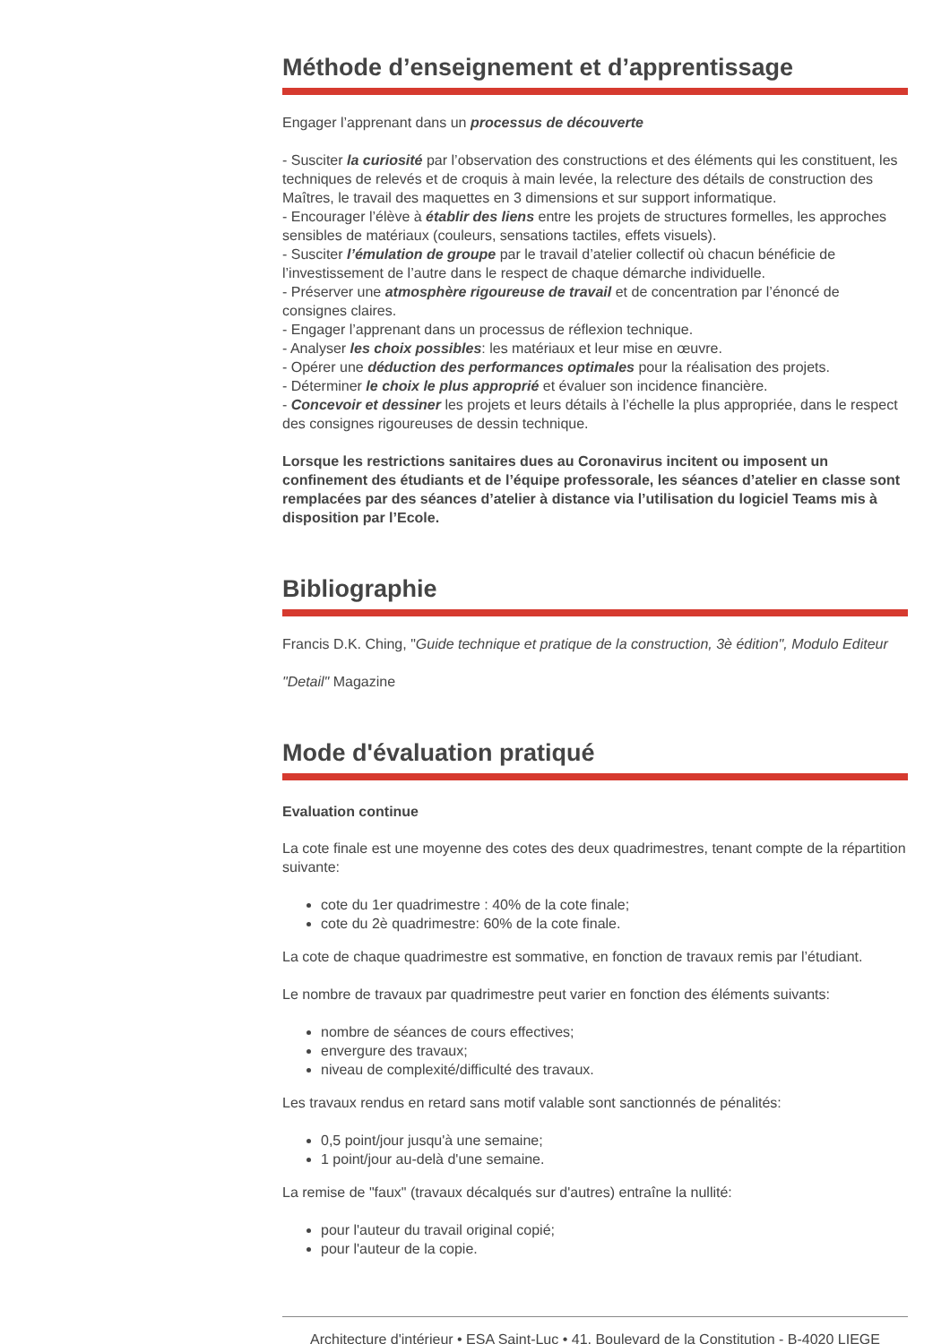Méthode d’enseignement et d’apprentissage
Engager l’apprenant dans un processus de découverte
- Susciter la curiosité par l’observation des constructions et des éléments qui les constituent, les techniques de relevés et de croquis à main levée, la relecture des détails de construction des Maîtres, le travail des maquettes en 3 dimensions et sur support informatique.
- Encourager l’élève à établir des liens entre les projets de structures formelles, les approches sensibles de matériaux (couleurs, sensations tactiles, effets visuels).
- Susciter l’émulation de groupe par le travail d’atelier collectif où chacun bénéficie de l’investissement de l’autre dans le respect de chaque démarche individuelle.
- Préserver une atmosphère rigoureuse de travail et de concentration par l’énoncé de consignes claires.
- Engager l’apprenant dans un processus de réflexion technique.
- Analyser les choix possibles: les matériaux et leur mise en œuvre.
- Opérer une déduction des performances optimales pour la réalisation des projets.
- Déterminer le choix le plus approprié et évaluer son incidence financière.
- Concevoir et dessiner les projets et leurs détails à l’échelle la plus appropriée, dans le respect des consignes rigoureuses de dessin technique.
Lorsque les restrictions sanitaires dues au Coronavirus incitent ou imposent un confinement des étudiants et de l’équipe professorale, les séances d’atelier en classe sont remplacées par des séances d’atelier à distance via l’utilisation du logiciel Teams mis à disposition par l’Ecole.
Bibliographie
Francis D.K. Ching, "Guide technique et pratique de la construction, 3è édition", Modulo Editeur
"Detail" Magazine
Mode d'évaluation pratiqué
Evaluation continue
La cote finale est une moyenne des cotes des deux quadrimestres, tenant compte de la répartition suivante:
cote du 1er quadrimestre : 40% de la cote finale;
cote du 2è quadrimestre: 60% de la cote finale.
La cote de chaque quadrimestre est sommative, en fonction de travaux remis par l’étudiant.
Le nombre de travaux par quadrimestre peut varier en fonction des éléments suivants:
nombre de séances de cours effectives;
envergure des travaux;
niveau de complexité/difficulté des travaux.
Les travaux rendus en retard sans motif valable sont sanctionnés de pénalités:
0,5 point/jour jusqu'à une semaine;
1 point/jour au-delà d'une semaine.
La remise de "faux" (travaux décalqués sur d'autres) entraîne la nullité:
pour l'auteur du travail original copié;
pour l'auteur de la copie.
Architecture d'intérieur • ESA Saint-Luc • 41, Boulevard de la Constitution - B-4020 LIEGE